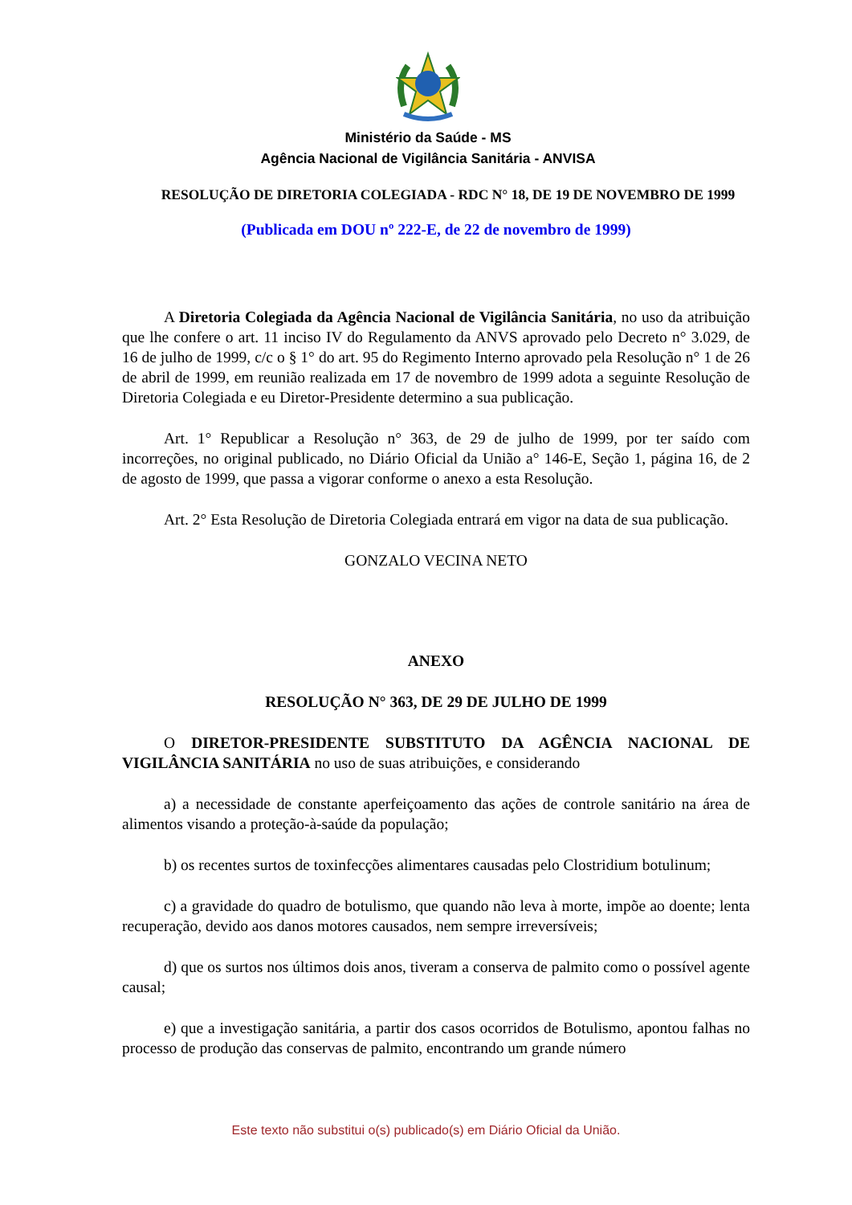Ministério da Saúde - MS
Agência Nacional de Vigilância Sanitária - ANVISA
RESOLUÇÃO DE DIRETORIA COLEGIADA - RDC N° 18, DE 19 DE NOVEMBRO DE 1999
(Publicada em DOU nº 222-E, de 22 de novembro de 1999)
A Diretoria Colegiada da Agência Nacional de Vigilância Sanitária, no uso da atribuição que lhe confere o art. 11 inciso IV do Regulamento da ANVS aprovado pelo Decreto n° 3.029, de 16 de julho de 1999, c/c o § 1° do art. 95 do Regimento Interno aprovado pela Resolução n° 1 de 26 de abril de 1999, em reunião realizada em 17 de novembro de 1999 adota a seguinte Resolução de Diretoria Colegiada e eu Diretor-Presidente determino a sua publicação.
Art. 1° Republicar a Resolução n° 363, de 29 de julho de 1999, por ter saído com incorreções, no original publicado, no Diário Oficial da União a° 146-E, Seção 1, página 16, de 2 de agosto de 1999, que passa a vigorar conforme o anexo a esta Resolução.
Art. 2° Esta Resolução de Diretoria Colegiada entrará em vigor na data de sua publicação.
GONZALO VECINA NETO
ANEXO
RESOLUÇÃO N° 363, DE 29 DE JULHO DE 1999
O DIRETOR-PRESIDENTE SUBSTITUTO DA AGÊNCIA NACIONAL DE VIGILÂNCIA SANITÁRIA no uso de suas atribuições, e considerando
a) a necessidade de constante aperfeiçoamento das ações de controle sanitário na área de alimentos visando a proteção-à-saúde da população;
b) os recentes surtos de toxinfecções alimentares causadas pelo Clostridium botulinum;
c) a gravidade do quadro de botulismo, que quando não leva à morte, impõe ao doente; lenta recuperação, devido aos danos motores causados, nem sempre irreversíveis;
d) que os surtos nos últimos dois anos, tiveram a conserva de palmito como o possível agente causal;
e) que a investigação sanitária, a partir dos casos ocorridos de Botulismo, apontou falhas no processo de produção das conservas de palmito, encontrando um grande número
Este texto não substitui o(s) publicado(s) em Diário Oficial da União.